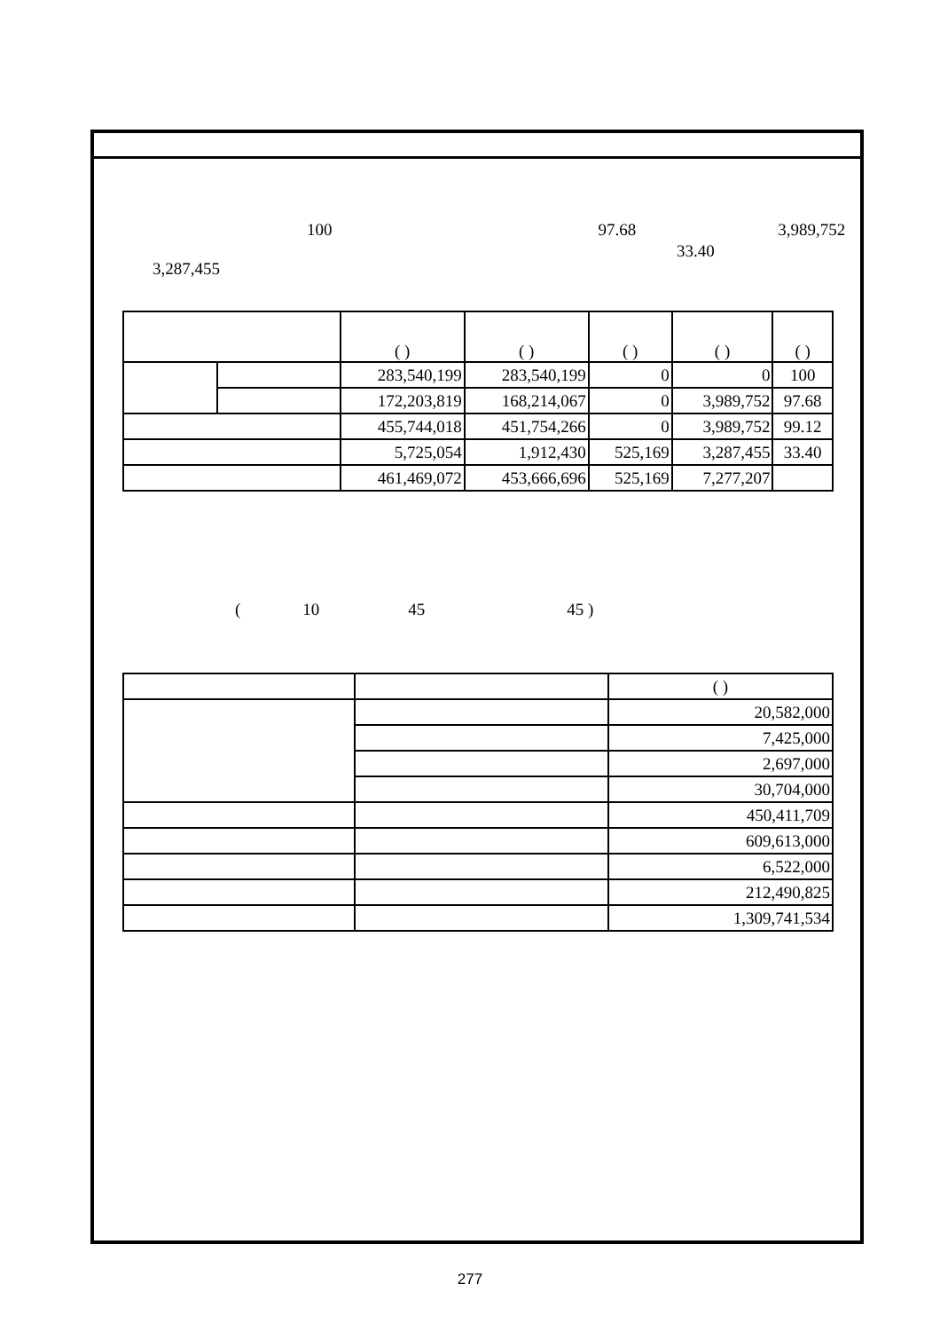100 97.68 3,989,752
33.40
3,287,455
| | | ( ) | ( ) | ( ) | ( ) | ( ) |
| | | 283,540,199 | 283,540,199 | 0 | 0 | 100 |
| | | 172,203,819 | 168,214,067 | 0 | 3,989,752 | 97.68 |
| | | 455,744,018 | 451,754,266 | 0 | 3,989,752 | 99.12 |
| | | 5,725,054 | 1,912,430 | 525,169 | 3,287,455 | 33.40 |
| | | 461,469,072 | 453,666,696 | 525,169 | 7,277,207 | |
(10 45 45 )
| | | ( ) |
| | | 20,582,000 |
| | | 7,425,000 |
| | | 2,697,000 |
| | | 30,704,000 |
| | | 450,411,709 |
| | | 609,613,000 |
| | | 6,522,000 |
| | | 212,490,825 |
| | | 1,309,741,534 |
277